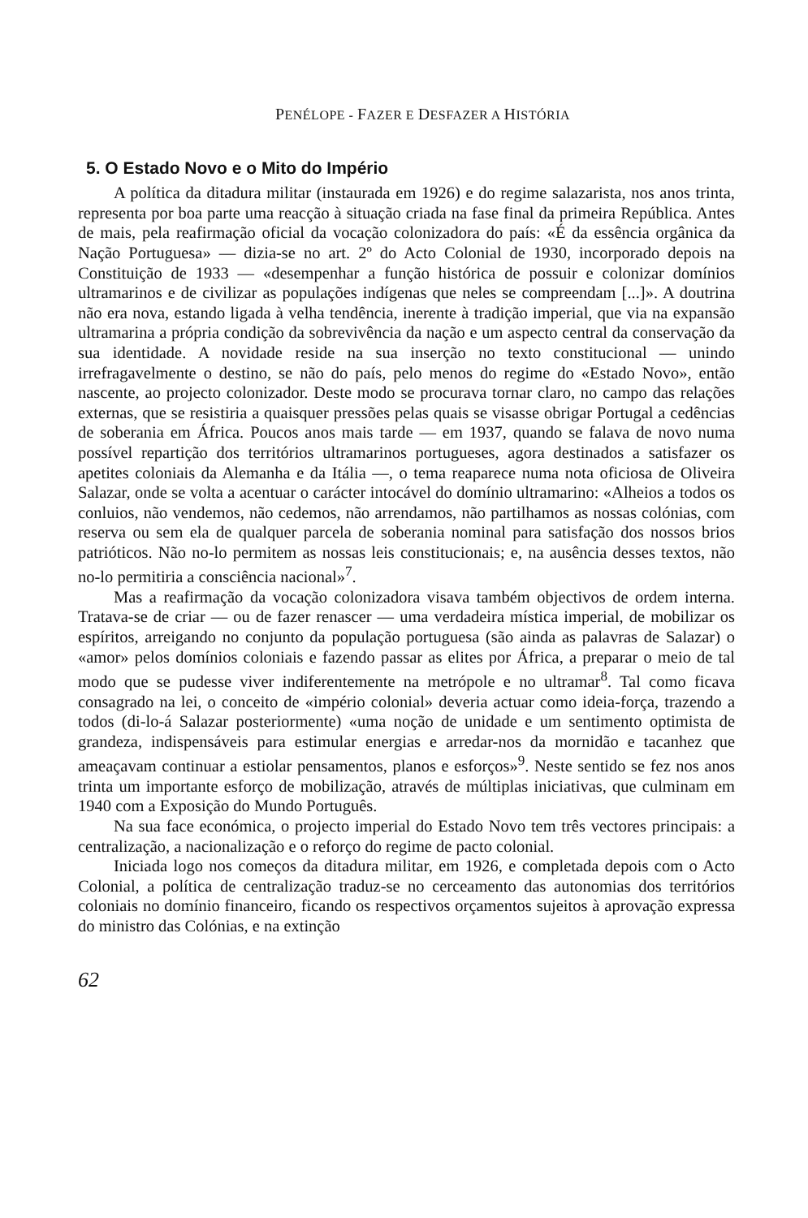PENÉLOPE - FAZER E DESFAZER A HISTÓRIA
5. O Estado Novo e o Mito do Império
A política da ditadura militar (instaurada em 1926) e do regime salazarista, nos anos trinta, representa por boa parte uma reacção à situação criada na fase final da primeira República. Antes de mais, pela reafirmação oficial da vocação colonizadora do país: «É da essência orgânica da Nação Portuguesa» — dizia-se no art. 2º do Acto Colonial de 1930, incorporado depois na Constituição de 1933 — «desempenhar a função histórica de possuir e colonizar domínios ultramarinos e de civilizar as populações indígenas que neles se compreendam [...]». A doutrina não era nova, estando ligada à velha tendência, inerente à tradição imperial, que via na expansão ultramarina a própria condição da sobrevivência da nação e um aspecto central da conservação da sua identidade. A novidade reside na sua inserção no texto constitucional — unindo irrefragavelmente o destino, se não do país, pelo menos do regime do «Estado Novo», então nascente, ao projecto colonizador. Deste modo se procurava tornar claro, no campo das relações externas, que se resistiria a quaisquer pressões pelas quais se visasse obrigar Portugal a cedências de soberania em África. Poucos anos mais tarde — em 1937, quando se falava de novo numa possível repartição dos territórios ultramarinos portugueses, agora destinados a satisfazer os apetites coloniais da Alemanha e da Itália —, o tema reaparece numa nota oficiosa de Oliveira Salazar, onde se volta a acentuar o carácter intocável do domínio ultramarino: «Alheios a todos os conluios, não vendemos, não cedemos, não arrendamos, não partilhamos as nossas colónias, com reserva ou sem ela de qualquer parcela de soberania nominal para satisfação dos nossos brios patrióticos. Não no-lo permitem as nossas leis constitucionais; e, na ausência desses textos, não no-lo permitiria a consciência nacional»<sup>7</sup>.
Mas a reafirmação da vocação colonizadora visava também objectivos de ordem interna. Tratava-se de criar — ou de fazer renascer — uma verdadeira mística imperial, de mobilizar os espíritos, arreigando no conjunto da população portuguesa (são ainda as palavras de Salazar) o «amor» pelos domínios coloniais e fazendo passar as elites por África, a preparar o meio de tal modo que se pudesse viver indiferentemente na metrópole e no ultramar<sup>8</sup>. Tal como ficava consagrado na lei, o conceito de «império colonial» deveria actuar como ideia-força, trazendo a todos (di-lo-á Salazar posteriormente) «uma noção de unidade e um sentimento optimista de grandeza, indispensáveis para estimular energias e arredar-nos da mornidão e tacanhez que ameaçavam continuar a estiolar pensamentos, planos e esforços»<sup>9</sup>. Neste sentido se fez nos anos trinta um importante esforço de mobilização, através de múltiplas iniciativas, que culminam em 1940 com a Exposição do Mundo Português.
Na sua face económica, o projecto imperial do Estado Novo tem três vectores principais: a centralização, a nacionalização e o reforço do regime de pacto colonial.
Iniciada logo nos começos da ditadura militar, em 1926, e completada depois com o Acto Colonial, a política de centralização traduz-se no cerceamento das autonomias dos territórios coloniais no domínio financeiro, ficando os respectivos orçamentos sujeitos à aprovação expressa do ministro das Colónias, e na extinção
62